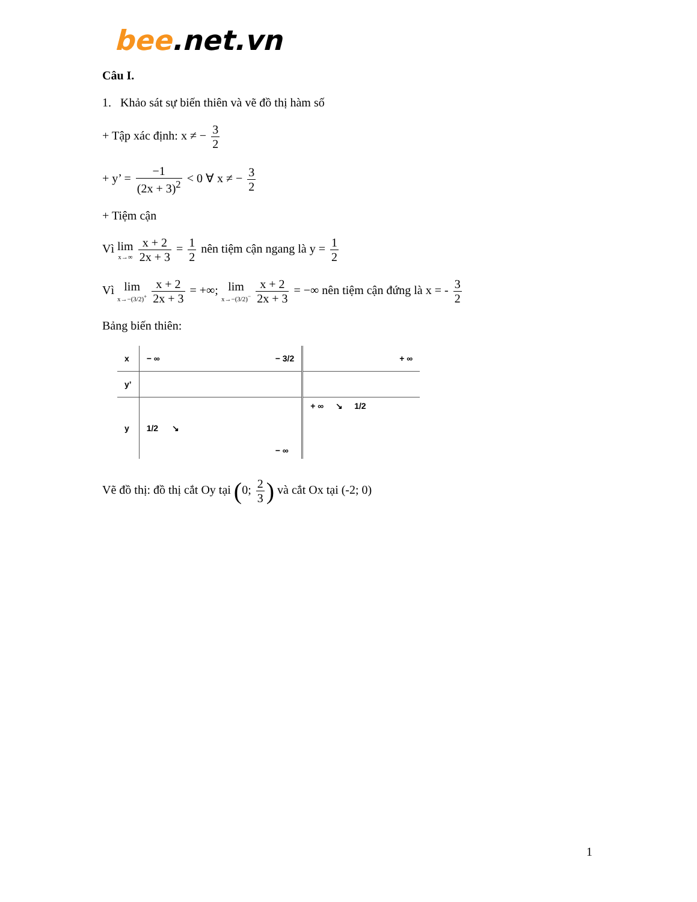bee.net.vn
Câu I.
1. Khảo sát sự biến thiên và vẽ đồ thị hàm số
+ Tập xác định: x ≠ − 3 2
+ y’ = −1 (2x + 3)<sup>2</sup> < 0 ∀ x ≠ − 3 2
+ Tiệm cận
Vì lim x→∞ x + 2 2x + 3 = 1 2 nên tiệm cận ngang là y = 1 2
Vì lim x→−(3/2)<sup>+</sup> x + 2 2x + 3 = +∞; lim x→−(3/2)<sup>−</sup> x + 2 2x + 3 = −∞ nên tiệm cận đứng là x = - 3 2
Bảng biến thiên:
| x | − ∞ | − 3/2 | + ∞ |
| y’ | | | |
| y | 1/2 ↘ | − ∞ | + ∞ ↘ 1/2 |
Vẽ đồ thị: đồ thị cắt Oy tại (0; 2 3) và cắt Ox tại (-2; 0)
1